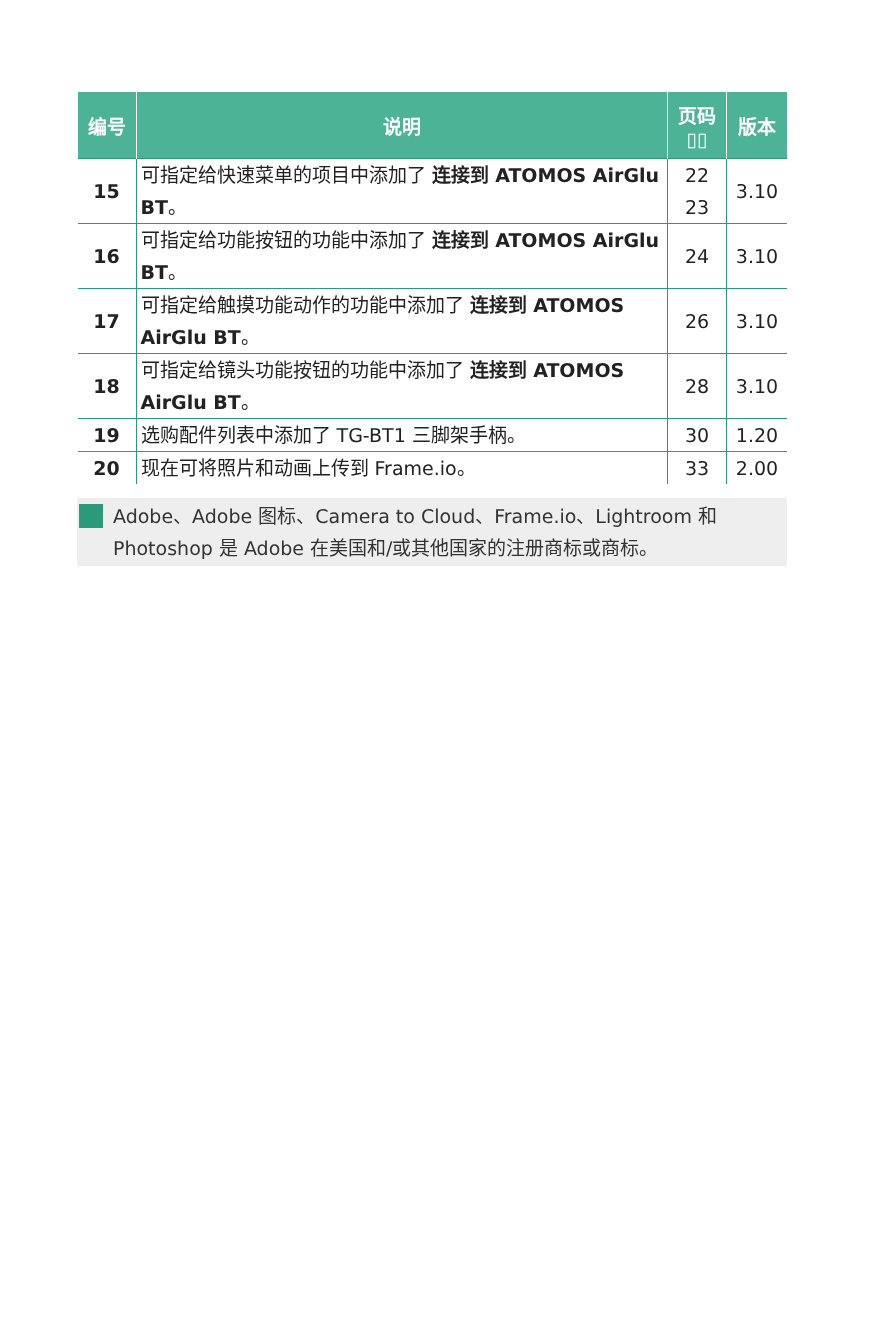| 编号 | 说明 | 页码 ▯▯ | 版本 |
| --- | --- | --- | --- |
| 15 | 可指定给快速菜单的项目中添加了 连接到 ATOMOS AirGlu BT 。 | 22 23 | 3.10 |
| 16 | 可指定给功能按钮的功能中添加了 连接到 ATOMOS AirGlu BT 。 | 24 | 3.10 |
| 17 | 可指定给触摸功能动作的功能中添加了 连接到 ATOMOS AirGlu BT 。 | 26 | 3.10 |
| 18 | 可指定给镜头功能按钮的功能中添加了 连接到 ATOMOS AirGlu BT 。 | 28 | 3.10 |
| 19 | 选购配件列表中添加了 TG-BT1 三脚架手柄。 | 30 | 1.20 |
| 20 | 现在可将照片和动画上传到 Frame.io。 | 33 | 2.00 |
Adobe、Adobe 图标、Camera to Cloud、Frame.io、Lightroom 和 Photoshop 是 Adobe 在美国和/或其他国家的注册商标或商标。